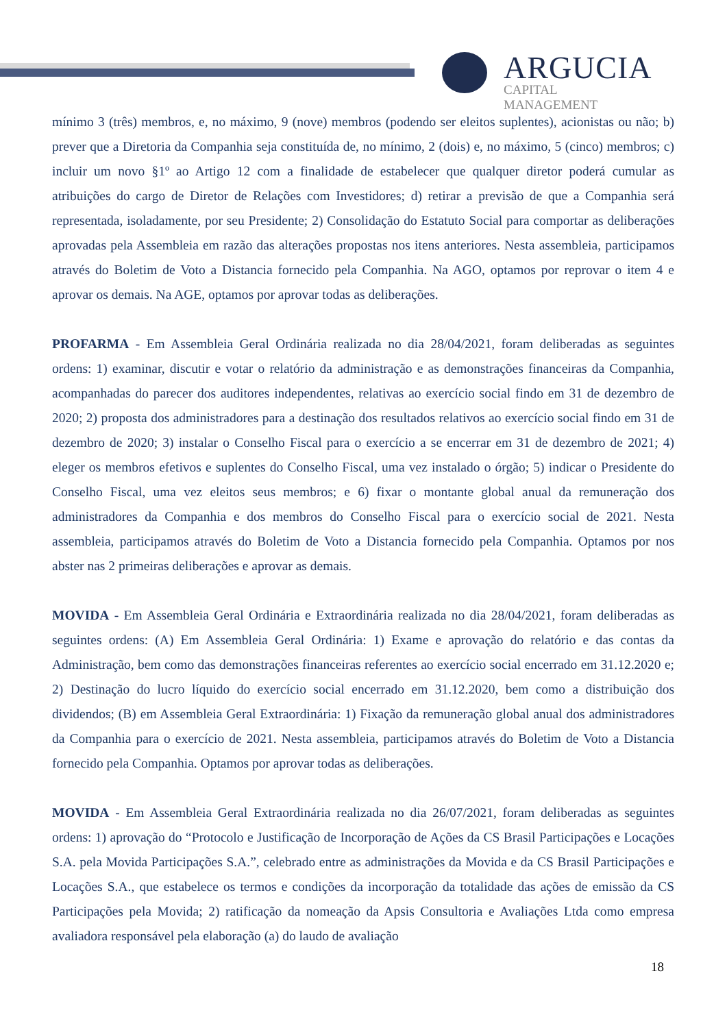ARGUCIA
CAPITAL MANAGEMENT
mínimo 3 (três) membros, e, no máximo, 9 (nove) membros (podendo ser eleitos suplentes), acionistas ou não; b) prever que a Diretoria da Companhia seja constituída de, no mínimo, 2 (dois) e, no máximo, 5 (cinco) membros; c) incluir um novo §1º ao Artigo 12 com a finalidade de estabelecer que qualquer diretor poderá cumular as atribuições do cargo de Diretor de Relações com Investidores; d) retirar a previsão de que a Companhia será representada, isoladamente, por seu Presidente; 2) Consolidação do Estatuto Social para comportar as deliberações aprovadas pela Assembleia em razão das alterações propostas nos itens anteriores. Nesta assembleia, participamos através do Boletim de Voto a Distancia fornecido pela Companhia. Na AGO, optamos por reprovar o item 4 e aprovar os demais. Na AGE, optamos por aprovar todas as deliberações.
PROFARMA - Em Assembleia Geral Ordinária realizada no dia 28/04/2021, foram deliberadas as seguintes ordens: 1) examinar, discutir e votar o relatório da administração e as demonstrações financeiras da Companhia, acompanhadas do parecer dos auditores independentes, relativas ao exercício social findo em 31 de dezembro de 2020; 2) proposta dos administradores para a destinação dos resultados relativos ao exercício social findo em 31 de dezembro de 2020; 3) instalar o Conselho Fiscal para o exercício a se encerrar em 31 de dezembro de 2021; 4) eleger os membros efetivos e suplentes do Conselho Fiscal, uma vez instalado o órgão; 5) indicar o Presidente do Conselho Fiscal, uma vez eleitos seus membros; e 6) fixar o montante global anual da remuneração dos administradores da Companhia e dos membros do Conselho Fiscal para o exercício social de 2021. Nesta assembleia, participamos através do Boletim de Voto a Distancia fornecido pela Companhia. Optamos por nos abster nas 2 primeiras deliberações e aprovar as demais.
MOVIDA - Em Assembleia Geral Ordinária e Extraordinária realizada no dia 28/04/2021, foram deliberadas as seguintes ordens: (A) Em Assembleia Geral Ordinária: 1) Exame e aprovação do relatório e das contas da Administração, bem como das demonstrações financeiras referentes ao exercício social encerrado em 31.12.2020 e; 2) Destinação do lucro líquido do exercício social encerrado em 31.12.2020, bem como a distribuição dos dividendos; (B) em Assembleia Geral Extraordinária: 1) Fixação da remuneração global anual dos administradores da Companhia para o exercício de 2021. Nesta assembleia, participamos através do Boletim de Voto a Distancia fornecido pela Companhia. Optamos por aprovar todas as deliberações.
MOVIDA - Em Assembleia Geral Extraordinária realizada no dia 26/07/2021, foram deliberadas as seguintes ordens: 1) aprovação do “Protocolo e Justificação de Incorporação de Ações da CS Brasil Participações e Locações S.A. pela Movida Participações S.A.”, celebrado entre as administrações da Movida e da CS Brasil Participações e Locações S.A., que estabelece os termos e condições da incorporação da totalidade das ações de emissão da CS Participações pela Movida; 2) ratificação da nomeação da Apsis Consultoria e Avaliações Ltda como empresa avaliadora responsável pela elaboração (a) do laudo de avaliação
18